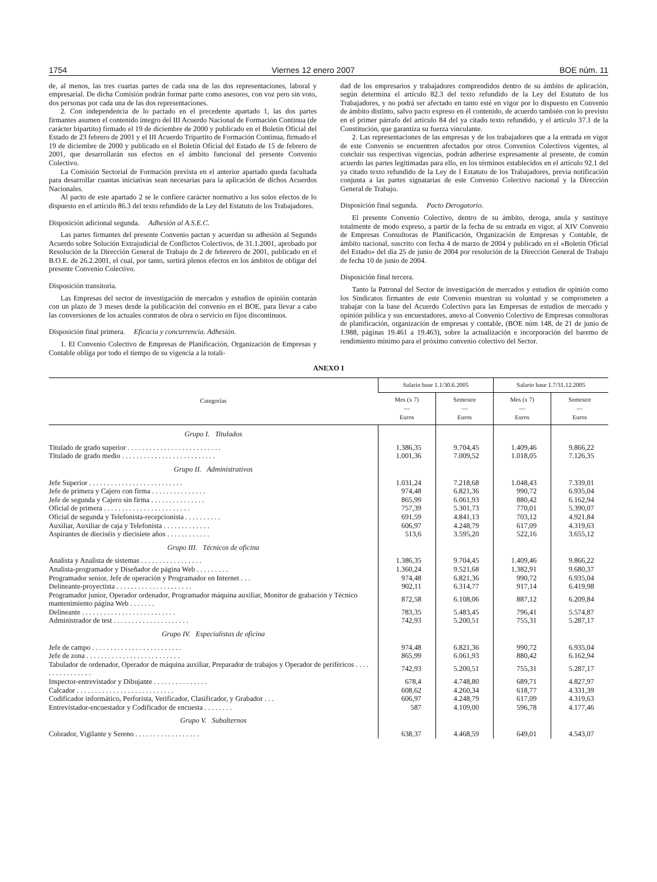1754 Viernes 12 enero 2007 BOE núm. 11
de, al menos, las tres cuartas partes de cada una de las dos representaciones, laboral y empresarial. De dicha Comisión podrán formar parte como asesores, con voz pero sin voto, dos personas por cada una de las dos representaciones.
2. Con independencia de lo pactado en el precedente apartado 1, las dos partes firmantes asumen el contenido íntegro del III Acuerdo Nacional de Formación Continua (de carácter bipartito) firmado el 19 de diciembre de 2000 y publicado en el Boletín Oficial del Estado de 23 febrero de 2001 y el III Acuerdo Tripartito de Formación Continua, firmado el 19 de diciembre de 2000 y publicado en el Boletín Oficial del Estado de 15 de febrero de 2001, que desarrollarán sus efectos en el ámbito funcional del presente Convenio Colectivo.
La Comisión Sectorial de Formación prevista en el anterior apartado queda facultada para desarrollar cuantas iniciativas sean necesarias para la aplicación de dichos Acuerdos Nacionales.
Al pacto de este apartado 2 se le confiere carácter normativo a los solos efectos de lo dispuesto en el artículo 86.3 del texto refundido de la Ley del Estatuto de los Trabajadores.
Disposición adicional segunda. Adhesión al A.S.E.C.
Las partes firmantes del presente Convenio pactan y acuerdan su adhesión al Segundo Acuerdo sobre Solución Extrajudicial de Conflictos Colectivos, de 31.1.2001, aprobado por Resolución de la Dirección General de Trabajo de 2 de febrerero de 2001, publicado en el B.O.E. de 26.2.2001, el cual, por tanto, surtirá plenos efectos en los ámbitos de obligar del presente Convenio Colectivo.
Disposición transitoria.
Las Empresas del sector de investigación de mercados y estudios de opinión contarán con un plazo de 3 meses desde la publicación del convenio en el BOE, para llevar a cabo las conversiones de los actuales contratos de obra o servicio en fijos discontinuos.
Disposición final primera. Eficacia y concurrencia. Adhesión.
1. El Convenio Colectivo de Empresas de Planificación, Organización de Empresas y Contable obliga por todo el tiempo de su vigencia a la totali-
dad de los empresarios y trabajadores comprendidos dentro de su ámbito de aplicación, según determina el artículo 82.3 del texto refundido de la Ley del Estatuto de los Trabajadores, y no podrá ser afectado en tanto esté en vigor por lo dispuesto en Convenio de ámbito distinto, salvo pacto expreso en él contenido, de acuerdo también con lo previsto en el primer párrafo del artículo 84 del ya citado texto refundido, y el artículo 37.1 de la Constitución, que garantiza su fuerza vinculante.
2. Las representaciones de las empresas y de los trabajadores que a la entrada en vigor de este Convenio se encuentren afectados por otros Convenios Colectivos vigentes, al concluir sus respectivas vigencias, podrán adherirse expresamente al presente, de común acuerdo las partes legitimadas para ello, en los términos establecidos en el artículo 92.1 del ya citado texto refundido de la Ley de l Estatuto de los Trabajadores, previa notificación conjunta a las partes signatarias de este Convenio Colectivo nacional y la Dirección General de Trabajo.
Disposición final segunda. Pacto Derogatorio.
El presente Convenio Colectivo, dentro de su ámbito, deroga, anula y sustituye totalmente de modo expreso, a partir de la fecha de su entrada en vigor, al XIV Convenio de Empresas Consultoras de Planificación, Organización de Empresas y Contable, de ámbito nacional, suscrito con fecha 4 de marzo de 2004 y publicado en el «Boletín Oficial del Estado» del día 25 de junio de 2004 por resolución de la Dirección General de Trabajo de fecha 10 de junio de 2004.
Disposición final tercera.
Tanto la Patronal del Sector de investigación de mercados y estudios de opinión como los Sindicatos firmantes de este Convenio muestran su voluntad y se comprometen a trabajar con la base del Acuerdo Colectivo para las Empresas de estudios de mercado y opinión pública y sus encuestadores, anexo al Convenio Colectivo de Empresas consultoras de planificación, organización de empresas y contable, (BOE núm 148, de 21 de junio de 1.988, páginas 19.461 a 19.463), sobre la actualización e incorporación del baremo de rendimiento mínimo para el próximo convenio colectivo del Sector.
ANEXO I
| Categorías | Salario base 1.1/30.6.2005 | | Salario base 1.7/31.12.2005 | |
| --- | --- | --- | --- | --- |
| | Mes (x 7) — Euros | Semestre — Euros | Mes (x 7) — Euros | Semestre — Euros |
| Grupo I. Titulados | | | | |
| Titulado de grado superior . . . . . . . . . . . . . . . . . . . . . . . . . . | 1.386,35 | 9.704,45 | 1.409,46 | 9.866,22 |
| Titulado de grado medio . . . . . . . . . . . . . . . . . . . . . . . . . . | 1.001,36 | 7.009,52 | 1.018,05 | 7.126,35 |
| Grupo II. Administrativos | | | | |
| Jefe Superior . . . . . . . . . . . . . . . . . . . . . . . . . . | 1.031,24 | 7.218,68 | 1.048,43 | 7.339,01 |
| Jefe de primera y Cajero con firma . . . . . . . . . . . . . . . | 974,48 | 6.821,36 | 990,72 | 6.935,04 |
| Jefe de segunda y Cajero sin firma . . . . . . . . . . . . . . . | 865,99 | 6.061,93 | 880,42 | 6.162,94 |
| Oficial de primera . . . . . . . . . . . . . . . . . . . . . . . . | 757,39 | 5.301,73 | 770,01 | 5.390,07 |
| Oficial de segunda y Telefonista-recepcionista . . . . . . . . . . | 691,59 | 4.841,13 | 703,12 | 4.921,84 |
| Auxiliar, Auxiliar de caja y Telefonista . . . . . . . . . . . . . | 606,97 | 4.248,79 | 617,09 | 4.319,63 |
| Aspirantes de dieciséis y diecisiete años . . . . . . . . . . . . | 513,6 | 3.595,20 | 522,16 | 3.655,12 |
| Grupo III. Técnicos de oficina | | | | |
| Analista y Analista de sistemas . . . . . . . . . . . . . . . . . | 1.386,35 | 9.704,45 | 1.409,46 | 9.866,22 |
| Analista-programador y Diseñador de página Web . . . . . . . . . | 1.360,24 | 9.521,68 | 1.382,91 | 9.680,37 |
| Programador senior, Jefe de operación y Programador en Internet . . . | 974,48 | 6.821,36 | 990,72 | 6.935,04 |
| Delineante-proyectista . . . . . . . . . . . . . . . . . . . . . | 902,11 | 6.314,77 | 917,14 | 6.419,98 |
| Programador junior, Operador ordenador, Programador máquina auxiliar, Monitor de grabación y Técnico mantenimiento página Web . . . . . . . | 872,58 | 6.108,06 | 887,12 | 6.209,84 |
| Delineante . . . . . . . . . . . . . . . . . . . . . . . . . . | 783,35 | 5.483,45 | 796,41 | 5.574,87 |
| Administrador de test . . . . . . . . . . . . . . . . . . . . . | 742,93 | 5.200,51 | 755,31 | 5.287,17 |
| Grupo IV. Especialistas de oficina | | | | |
| Jefe de campo . . . . . . . . . . . . . . . . . . . . . . . . . | 974,48 | 6.821,36 | 990,72 | 6.935,04 |
| Jefe de zona . . . . . . . . . . . . . . . . . . . . . . . . . . | 865,99 | 6.061,93 | 880,42 | 6.162,94 |
| Tabulador de ordenador, Operador de máquina auxiliar, Preparador de trabajos y Operador de periféricos . . . . . . . . . . . . . . . . | 742,93 | 5.200,51 | 755,31 | 5.287,17 |
| Inspector-entrevistador y Dibujante . . . . . . . . . . . . . . . | 678,4 | 4.748,80 | 689,71 | 4.827,97 |
| Calcador . . . . . . . . . . . . . . . . . . . . . . . . . . . | 608,62 | 4.260,34 | 618,77 | 4.331,39 |
| Codificador informático, Perforista, Verificador, Clasificador, y Grabador . . . | 606,97 | 4.248,79 | 617,09 | 4.319,63 |
| Entrevistador-encuestador y Codificador de encuesta . . . . . . . . | 587 | 4.109,00 | 596,78 | 4.177,46 |
| Grupo V. Subalternos | | | | |
| Cobrador, Vigilante y Sereno . . . . . . . . . . . . . . . . . . | 638,37 | 4.468,59 | 649,01 | 4.543,07 |